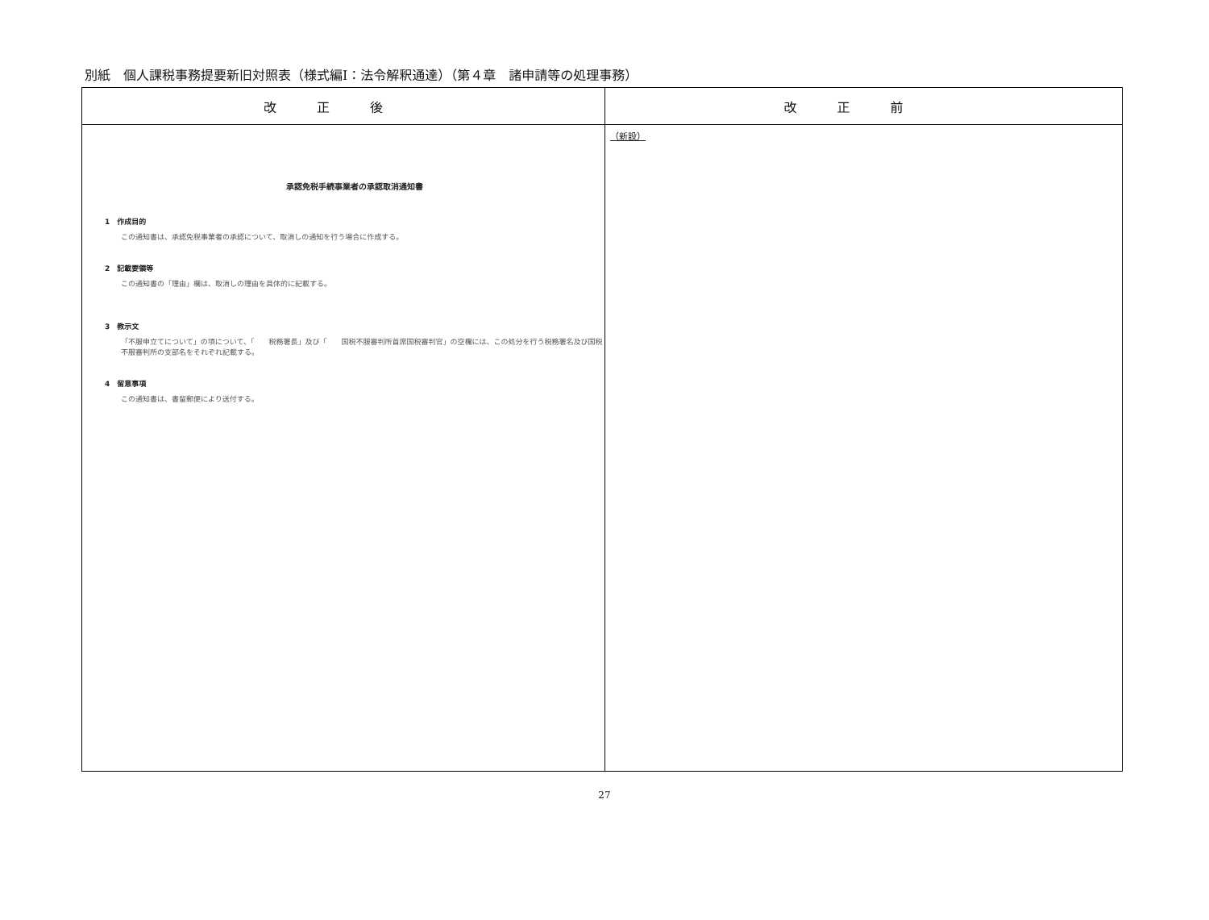別紙　個人課税事務提要新旧対照表（様式編Ⅰ：法令解釈通達）（第４章　諸申請等の処理事務）
| 改正後 | 改正前 |
| --- | --- |
| 承認免税手続事業者の承認取消通知書 1 作成目的 この通知書は、承認免税事業者の承認について、取消しの通知を行う場合に作成する。 2 記載要領等 この通知書の「理由」欄は、取消しの理由を具体的に記載する。 3 教示文 「不服申立てについて」の項について、「 税務署長」及び「 国税不服審判所首席国税審判官」の空欄には、この処分を行う税務署名及び国税不服審判所の支部名をそれぞれ記載する。 4 留意事項 この通知書は、書留郵便により送付する。 | （新設） |
27